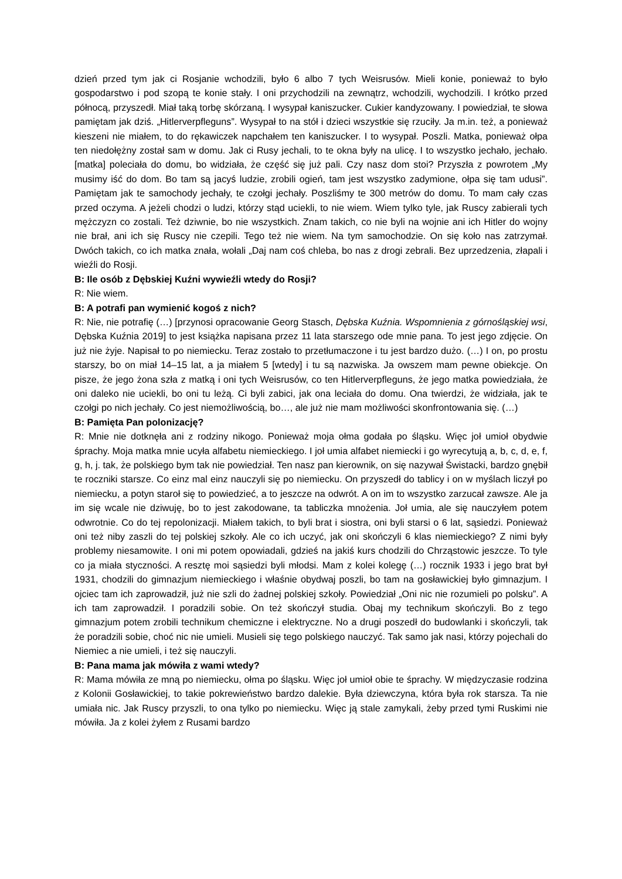dzień przed tym jak ci Rosjanie wchodzili, było 6 albo 7 tych Weisrusów. Mieli konie, ponieważ to było gospodarstwo i pod szopą te konie stały. I oni przychodzili na zewnątrz, wchodzili, wychodzili. I krótko przed północą, przyszedł. Miał taką torbę skórzaną. I wysypał kaniszucker. Cukier kandyzowany. I powiedział, te słowa pamiętam jak dziś. „Hitlerverpfleguns”. Wysypał to na stół i dzieci wszystkie się rzuciły. Ja m.in. też, a ponieważ kieszeni nie miałem, to do rękawiczek napchałem ten kaniszucker. I to wysypał. Poszli. Matka, ponieważ ołpa ten niedołężny został sam w domu. Jak ci Rusy jechali, to te okna były na ulicę. I to wszystko jechało, jechało. [matka] poleciała do domu, bo widziała, że część się już pali. Czy nasz dom stoi? Przyszła z powrotem „My musimy iść do dom. Bo tam są jacyś ludzie, zrobili ogień, tam jest wszystko zadymione, ołpa się tam udusi”. Pamiętam jak te samochody jechały, te czołgi jechały. Poszliśmy te 300 metrów do domu. To mam cały czas przed oczyma. A jeżeli chodzi o ludzi, którzy stąd uciekli, to nie wiem. Wiem tylko tyle, jak Ruscy zabierali tych mężczyzn co zostali. Też dziwnie, bo nie wszystkich. Znam takich, co nie byli na wojnie ani ich Hitler do wojny nie brał, ani ich się Ruscy nie czepili. Tego też nie wiem. Na tym samochodzie. On się koło nas zatrzymał. Dwóch takich, co ich matka znała, wołali „Daj nam coś chleba, bo nas z drogi zebrali. Bez uprzedzenia, złapali i wieźli do Rosji.
B: Ile osób z Dębskiej Kuźni wywieźli wtedy do Rosji?
R: Nie wiem.
B: A potrafi pan wymienić kogoś z nich?
R: Nie, nie potrafię (…) [przynosi opracowanie Georg Stasch, Dębska Kuźnia. Wspomnienia z górnośląskiej wsi, Dębska Kuźnia 2019] to jest książka napisana przez 11 lata starszego ode mnie pana. To jest jego zdjęcie. On już nie żyje. Napisał to po niemiecku. Teraz zostało to przetłumaczone i tu jest bardzo dużo. (…) I on, po prostu starszy, bo on miał 14–15 lat, a ja miałem 5 [wtedy] i tu są nazwiska. Ja owszem mam pewne obiekcje. On pisze, że jego żona szła z matką i oni tych Weisrusów, co ten Hitlerverpfleguns, że jego matka powiedziała, że oni daleko nie uciekli, bo oni tu leżą. Ci byli zabici, jak ona leciała do domu. Ona twierdzi, że widziała, jak te czołgi po nich jechały. Co jest niemożliwością, bo…, ale już nie mam możliwości skonfrontowania się. (…)
B: Pamięta Pan polonizację?
R: Mnie nie dotknęła ani z rodziny nikogo. Ponieważ moja ołma godała po śląsku. Więc joł umioł obydwie śprachy. Moja matka mnie ucyła alfabetu niemieckiego. I joł umia alfabet niemiecki i go wyrecytują a, b, c, d, e, f, g, h, j. tak, że polskiego bym tak nie powiedział. Ten nasz pan kierownik, on się nazywał Świstacki, bardzo gnębił te roczniki starsze. Co einz mal einz nauczyli się po niemiecku. On przyszedł do tablicy i on w myślach liczył po niemiecku, a potyn staroł się to powiedzieć, a to jeszcze na odwrót. A on im to wszystko zarzucał zawsze. Ale ja im się wcale nie dziwuję, bo to jest zakodowane, ta tabliczka mnożenia. Joł umia, ale się nauczyłem potem odwrotnie. Co do tej repolonizacji. Miałem takich, to byli brat i siostra, oni byli starsi o 6 lat, sąsiedzi. Ponieważ oni też niby zaszli do tej polskiej szkoły. Ale co ich uczyć, jak oni skończyli 6 klas niemieckiego? Z nimi były problemy niesamowite. I oni mi potem opowiadali, gdzieś na jakiś kurs chodzili do Chrząstowic jeszcze. To tyle co ja miała styczności. A resztę moi sąsiedzi byli młodsi. Mam z kolei kolegę (…) rocznik 1933 i jego brat był 1931, chodzili do gimnazjum niemieckiego i właśnie obydwaj poszli, bo tam na gosławickiej było gimnazjum. I ojciec tam ich zaprowadził, już nie szli do żadnej polskiej szkoły. Powiedział „Oni nic nie rozumieli po polsku”. A ich tam zaprowadził. I poradzili sobie. On też skończył studia. Obaj my technikum skończyli. Bo z tego gimnazjum potem zrobili technikum chemiczne i elektryczne. No a drugi poszedł do budowlanki i skończyli, tak że poradzili sobie, choć nic nie umieli. Musieli się tego polskiego nauczyć. Tak samo jak nasi, którzy pojechali do Niemiec a nie umieli, i też się nauczyli.
B: Pana mama jak mówiła z wami wtedy?
R: Mama mówiła ze mną po niemiecku, ołma po śląsku. Więc joł umioł obie te śprachy. W międzyczasie rodzina z Kolonii Gosławickiej, to takie pokrewieństwo bardzo dalekie. Była dziewczyna, która była rok starsza. Ta nie umiała nic. Jak Ruscy przyszli, to ona tylko po niemiecku. Więc ją stale zamykali, żeby przed tymi Ruskimi nie mówiła. Ja z kolei żyłem z Rusami bardzo